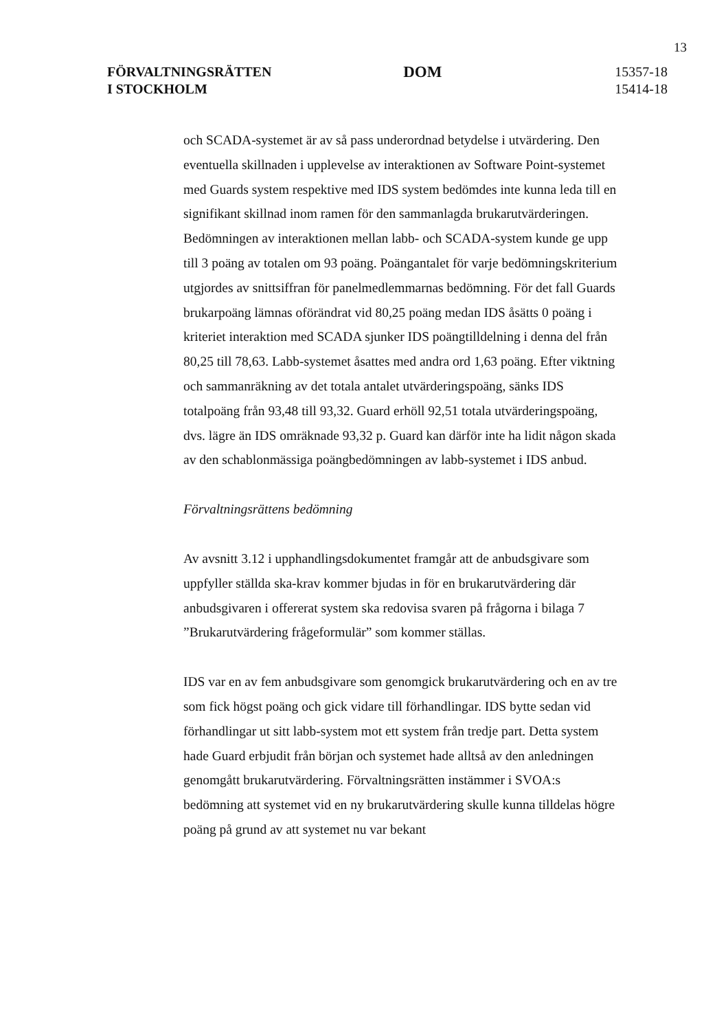13
FÖRVALTNINGSRÄTTEN
I STOCKHOLM
DOM
15357-18
15414-18
och SCADA-systemet är av så pass underordnad betydelse i utvärdering. Den eventuella skillnaden i upplevelse av interaktionen av Software Point-systemet med Guards system respektive med IDS system bedömdes inte kunna leda till en signifikant skillnad inom ramen för den sammanlagda brukarutvärderingen. Bedömningen av interaktionen mellan labb- och SCADA-system kunde ge upp till 3 poäng av totalen om 93 poäng. Poängantalet för varje bedömningskriterium utgjordes av snittsiffran för panelmedlemmarnas bedömning. För det fall Guards brukarpoäng lämnas oförändrat vid 80,25 poäng medan IDS åsätts 0 poäng i kriteriet interaktion med SCADA sjunker IDS poängtilldelning i denna del från 80,25 till 78,63. Labb-systemet åsattes med andra ord 1,63 poäng. Efter viktning och sammanräkning av det totala antalet utvärderingspoäng, sänks IDS totalpoäng från 93,48 till 93,32. Guard erhöll 92,51 totala utvärderingspoäng, dvs. lägre än IDS omräknade 93,32 p. Guard kan därför inte ha lidit någon skada av den schablonmässiga poängbedömningen av labb-systemet i IDS anbud.
Förvaltningsrättens bedömning
Av avsnitt 3.12 i upphandlingsdokumentet framgår att de anbudsgivare som uppfyller ställda ska-krav kommer bjudas in för en brukarutvärdering där anbudsgivaren i offererat system ska redovisa svaren på frågorna i bilaga 7 ”Brukarutvärdering frågeformulär” som kommer ställas.
IDS var en av fem anbudsgivare som genomgick brukarutvärdering och en av tre som fick högst poäng och gick vidare till förhandlingar. IDS bytte sedan vid förhandlingar ut sitt labb-system mot ett system från tredje part. Detta system hade Guard erbjudit från början och systemet hade alltså av den anledningen genomgått brukarutvärdering. Förvaltningsrätten instämmer i SVOA:s bedömning att systemet vid en ny brukarutvärdering skulle kunna tilldelas högre poäng på grund av att systemet nu var bekant